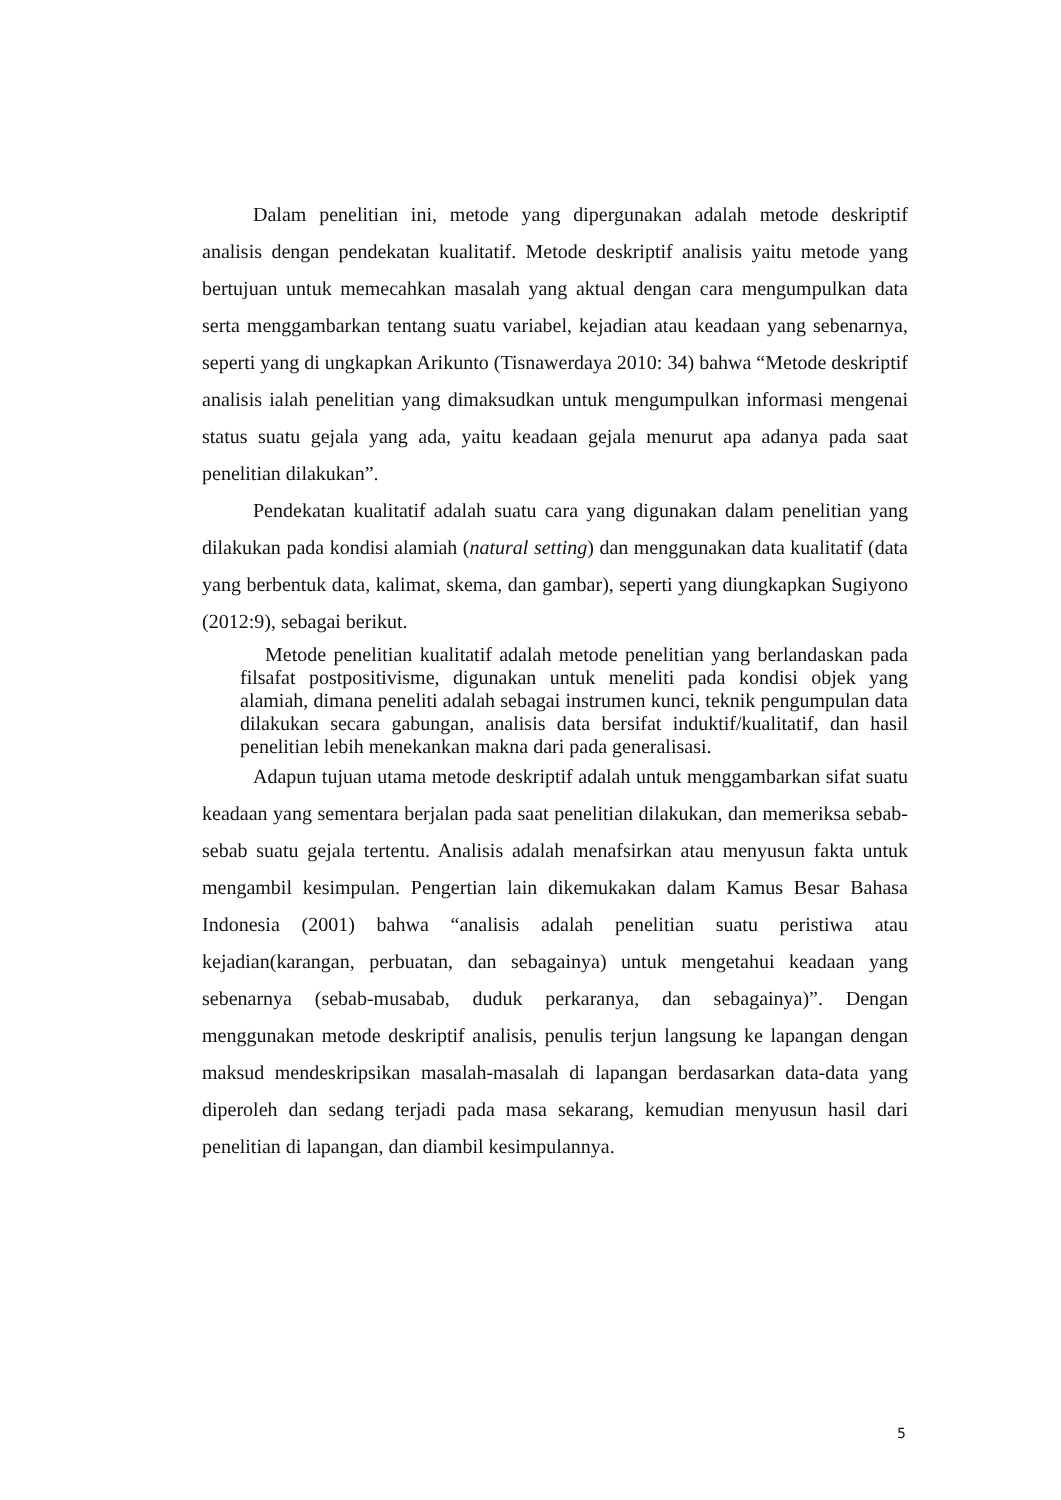Dalam penelitian ini, metode yang dipergunakan adalah metode deskriptif analisis dengan pendekatan kualitatif. Metode deskriptif analisis yaitu metode yang bertujuan untuk memecahkan masalah yang aktual dengan cara mengumpulkan data serta menggambarkan tentang suatu variabel, kejadian atau keadaan yang sebenarnya, seperti yang di ungkapkan Arikunto (Tisnawerdaya 2010: 34) bahwa “Metode deskriptif analisis ialah penelitian yang dimaksudkan untuk mengumpulkan informasi mengenai status suatu gejala yang ada, yaitu keadaan gejala menurut apa adanya pada saat penelitian dilakukan”.
Pendekatan kualitatif adalah suatu cara yang digunakan dalam penelitian yang dilakukan pada kondisi alamiah (natural setting) dan menggunakan data kualitatif (data yang berbentuk data, kalimat, skema, dan gambar), seperti yang diungkapkan Sugiyono (2012:9), sebagai berikut.
Metode penelitian kualitatif adalah metode penelitian yang berlandaskan pada filsafat postpositivisme, digunakan untuk meneliti pada kondisi objek yang alamiah, dimana peneliti adalah sebagai instrumen kunci, teknik pengumpulan data dilakukan secara gabungan, analisis data bersifat induktif/kualitatif, dan hasil penelitian lebih menekankan makna dari pada generalisasi.
Adapun tujuan utama metode deskriptif adalah untuk menggambarkan sifat suatu keadaan yang sementara berjalan pada saat penelitian dilakukan, dan memeriksa sebab-sebab suatu gejala tertentu. Analisis adalah menafsirkan atau menyusun fakta untuk mengambil kesimpulan. Pengertian lain dikemukakan dalam Kamus Besar Bahasa Indonesia (2001) bahwa “analisis adalah penelitian suatu peristiwa atau kejadian(karangan, perbuatan, dan sebagainya) untuk mengetahui keadaan yang sebenarnya (sebab-musabab, duduk perkaranya, dan sebagainya)”. Dengan menggunakan metode deskriptif analisis, penulis terjun langsung ke lapangan dengan maksud mendeskripsikan masalah-masalah di lapangan berdasarkan data-data yang diperoleh dan sedang terjadi pada masa sekarang, kemudian menyusun hasil dari penelitian di lapangan, dan diambil kesimpulannya.
5